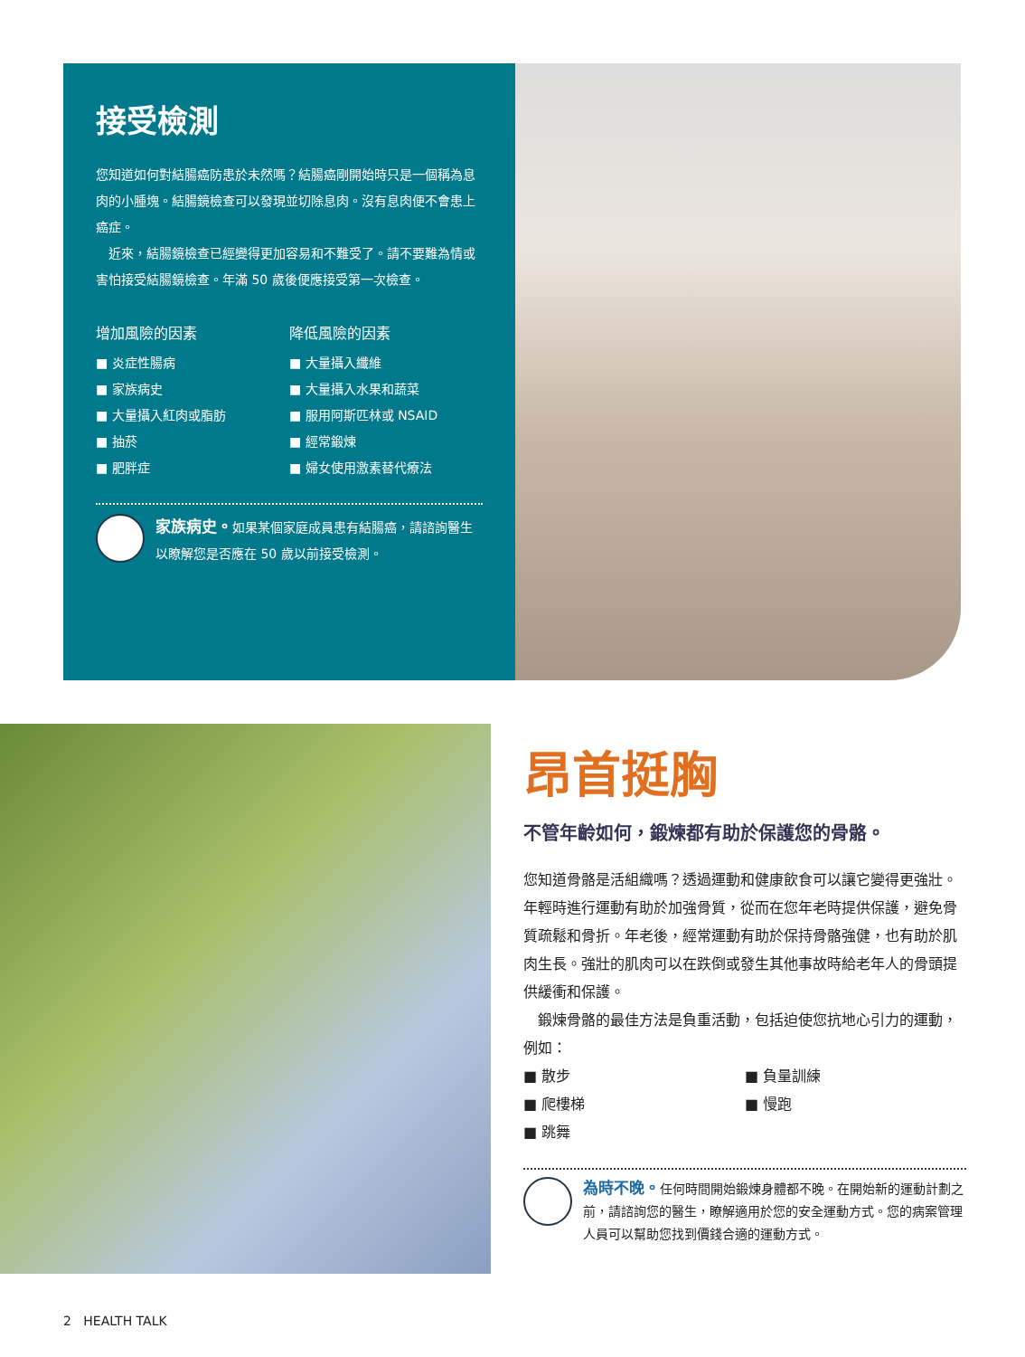接受檢測
您知道如何對結腸癌防患於未然嗎？結腸癌剛開始時只是一個稱為息肉的小腫塊。結腸鏡檢查可以發現並切除息肉。沒有息肉便不會患上癌症。
　近來，結腸鏡檢查已經變得更加容易和不難受了。請不要難為情或害怕接受結腸鏡檢查。年滿 50 歲後便應接受第一次檢查。
增加風險的因素
■ 炎症性腸病
■ 家族病史
■ 大量攝入紅肉或脂肪
■ 抽菸
■ 肥胖症
降低風險的因素
■ 大量攝入纖維
■ 大量攝入水果和蔬菜
■ 服用阿斯匹林或 NSAID
■ 經常鍛煉
■ 婦女使用激素替代療法
家族病史。如果某個家庭成員患有結腸癌，請諮詢醫生以瞭解您是否應在 50 歲以前接受檢測。
昂首挺胸
不管年齡如何，鍛煉都有助於保護您的骨骼。
您知道骨骼是活組織嗎？透過運動和健康飲食可以讓它變得更強壯。年輕時進行運動有助於加強骨質，從而在您年老時提供保護，避免骨質疏鬆和骨折。年老後，經常運動有助於保持骨骼強健，也有助於肌肉生長。強壯的肌肉可以在跌倒或發生其他事故時給老年人的骨頭提供緩衝和保護。
　鍛煉骨骼的最佳方法是負重活動，包括迫使您抗地心引力的運動，例如：
■ 散步
■ 爬樓梯
■ 跳舞
■ 負量訓練
■ 慢跑
為時不晚。任何時間開始鍛煉身體都不晚。在開始新的運動計劃之前，請諮詢您的醫生，瞭解適用於您的安全運動方式。您的病案管理人員可以幫助您找到價錢合適的運動方式。
2 HEALTH TALK